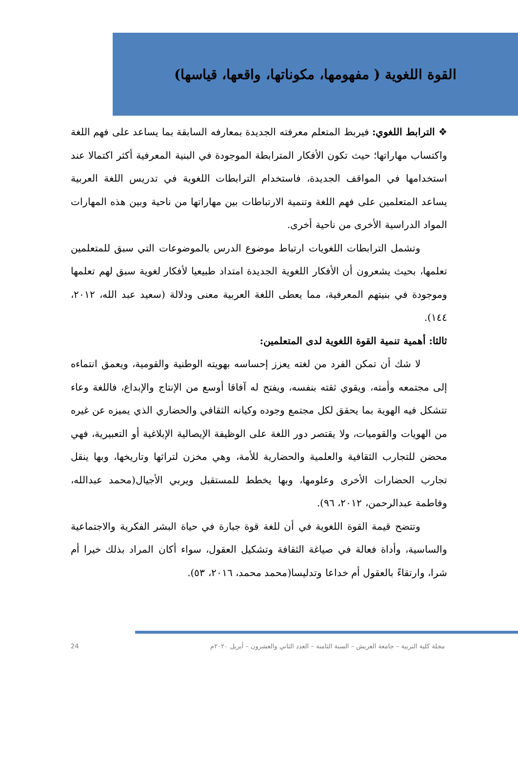القوة اللغوية ( مفهومها، مكوناتها، واقعها، قياسها)
❖ الترابط اللغوي: فيربط المتعلم معرفته الجديدة بمعارفه السابقة بما يساعد على فهم اللغة واكتساب مهاراتها؛ حيث تكون الأفكار المترابطة الموجودة في البنية المعرفية أكثر اكتمالا عند استخدامها في المواقف الجديدة، فاستخدام الترابطات اللغوية في تدريس اللغة العربية يساعد المتعلمين على فهم اللغة وتنمية الارتباطات بين مهاراتها من ناحية وبين هذه المهارات المواد الدراسية الأخرى من ناحية أخرى.
وتشمل الترابطات اللغويات ارتباط موضوع الدرس بالموضوعات التي سبق للمتعلمين تعلمها، بحيث يشعرون أن الأفكار اللغوية الجديدة امتداد طبيعيا لأفكار لغوية سبق لهم تعلمها وموجودة في بنيتهم المعرفية، مما يعطى اللغة العربية معنى ودلالة (سعيد عبد الله، ٢٠١٢، ١٤٤).
ثالثا: أهمية تنمية القوة اللغوية لدى المتعلمين:
لا شك أن تمكن الفرد من لغته يعزز إحساسه بهويته الوطنية والقومية، ويعمق انتماءه إلى مجتمعه وأمته، ويقوي ثقته بنفسه، ويفتح له آفاقا أوسع من الإنتاج والإبداع، فاللغة وعاء تتشكل فيه الهوية بما يحقق لكل مجتمع وجوده وكيانه الثقافي والحضاري الذي يميزه عن غيره من الهويات والقوميات، ولا يقتصر دور اللغة على الوظيفة الإيصالية الإبلاغية أو التعبيرية، فهي محضن للتجارب الثقافية والعلمية والحضارية للأمة، وهي مخزن لتراثها وتاريخها، وبها ينقل تجارب الحضارات الأخرى وعلومها، وبها يخطط للمستقبل ويربي الأجيال(محمد عبدالله، وفاطمة عبدالرحمن، ٢٠١٢، ٩٦).
وتتضح قيمة القوة اللغوية في أن للغة قوة جبارة في حياة البشر الفكرية والاجتماعية والساسية، وأداة فعالة في صياغة الثقافة وتشكيل العقول، سواء أكان المراد بذلك خيرا أم شرا، وارتقاءً بالعقول أم خداعا وتدليسا(محمد محمد، ٢٠١٦، ٥٣).
مجلة كلية التربية – جامعة العريش – السنة الثامنة – العدد الثاني والعشرون – أبريل ٢٠٢٠م 24